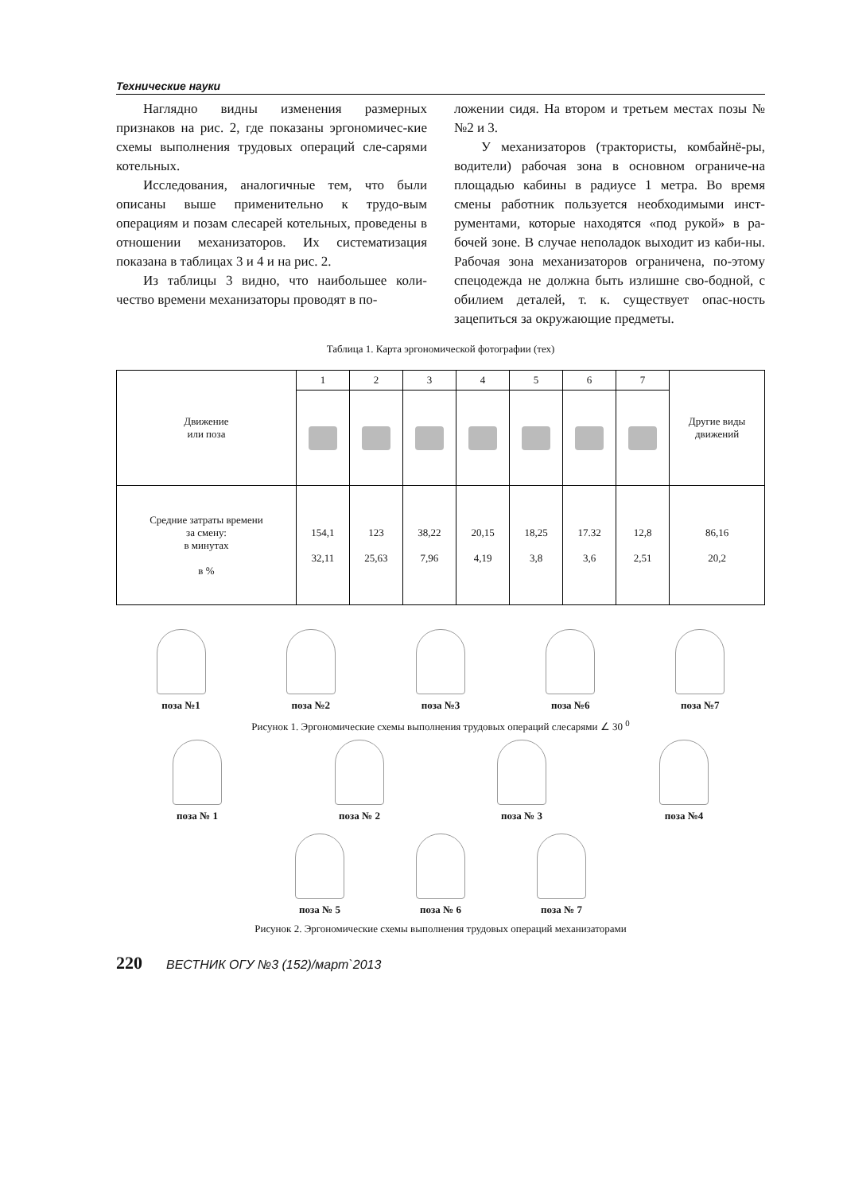Технические науки
Наглядно видны изменения размерных признаков на рис. 2, где показаны эргономичес-кие схемы выполнения трудовых операций сле-сарями котельных.
Исследования, аналогичные тем, что были описаны выше применительно к трудо-вым операциям и позам слесарей котельных, проведены в отношении механизаторов. Их систематизация показана в таблицах 3 и 4 и на рис. 2.
Из таблицы 3 видно, что наибольшее коли-чество времени механизаторы проводят в по-
ложении сидя. На втором и третьем местах позы №№2 и 3.
У механизаторов (трактористы, комбайнё-ры, водители) рабочая зона в основном ограниче-на площадью кабины в радиусе 1 метра. Во время смены работник пользуется необходимыми инст-рументами, которые находятся «под рукой» в ра-бочей зоне. В случае неполадок выходит из каби-ны. Рабочая зона механизаторов ограничена, по-этому спецодежда не должна быть излишне сво-бодной, с обилием деталей, т. к. существует опас-ность зацепиться за окружающие предметы.
Таблица 1. Карта эргономической фотографии (тех)
| Движение или поза | 1 | 2 | 3 | 4 | 5 | 6 | 7 | Другие виды движений |
| --- | --- | --- | --- | --- | --- | --- | --- | --- |
| Средние затраты времени за смену: в минутах в % | 154,1 32,11 | 123 25,63 | 38,22 7,96 | 20,15 4,19 | 18,25 3,8 | 17.32 3,6 | 12,8 2,51 | 86,16 20,2 |
поза №1 поза №2 поза №3 поза №6 поза №7
Рисунок 1. Эргономические схемы выполнения трудовых операций слесарями ∠ 30 <sup>0</sup>
поза № 1 поза № 2 поза № 3 поза №4
поза № 5 поза № 6 поза № 7
Рисунок 2. Эргономические схемы выполнения трудовых операций механизаторами
220 ВЕСТНИК ОГУ №3 (152)/март`2013